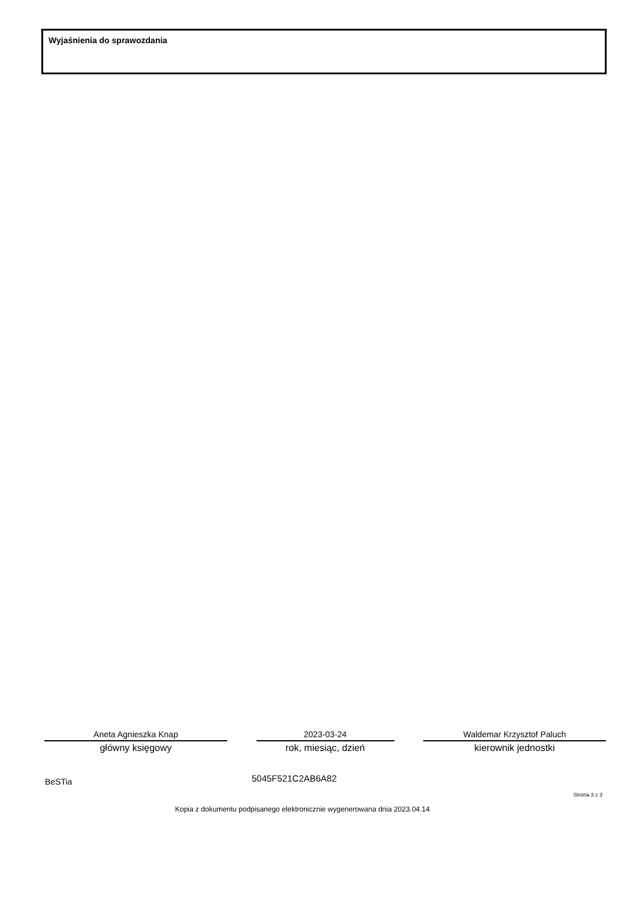Wyjaśnienia do sprawozdania
Aneta Agnieszka Knap
główny księgowy
2023-03-24
rok, miesiąc, dzień
Waldemar Krzysztof Paluch
kierownik jednostki
BeSTia 5045F521C2AB6A82
Strona 3 z 3
Kopia z dokumentu podpisanego elektronicznie wygenerowana dnia 2023.04.14